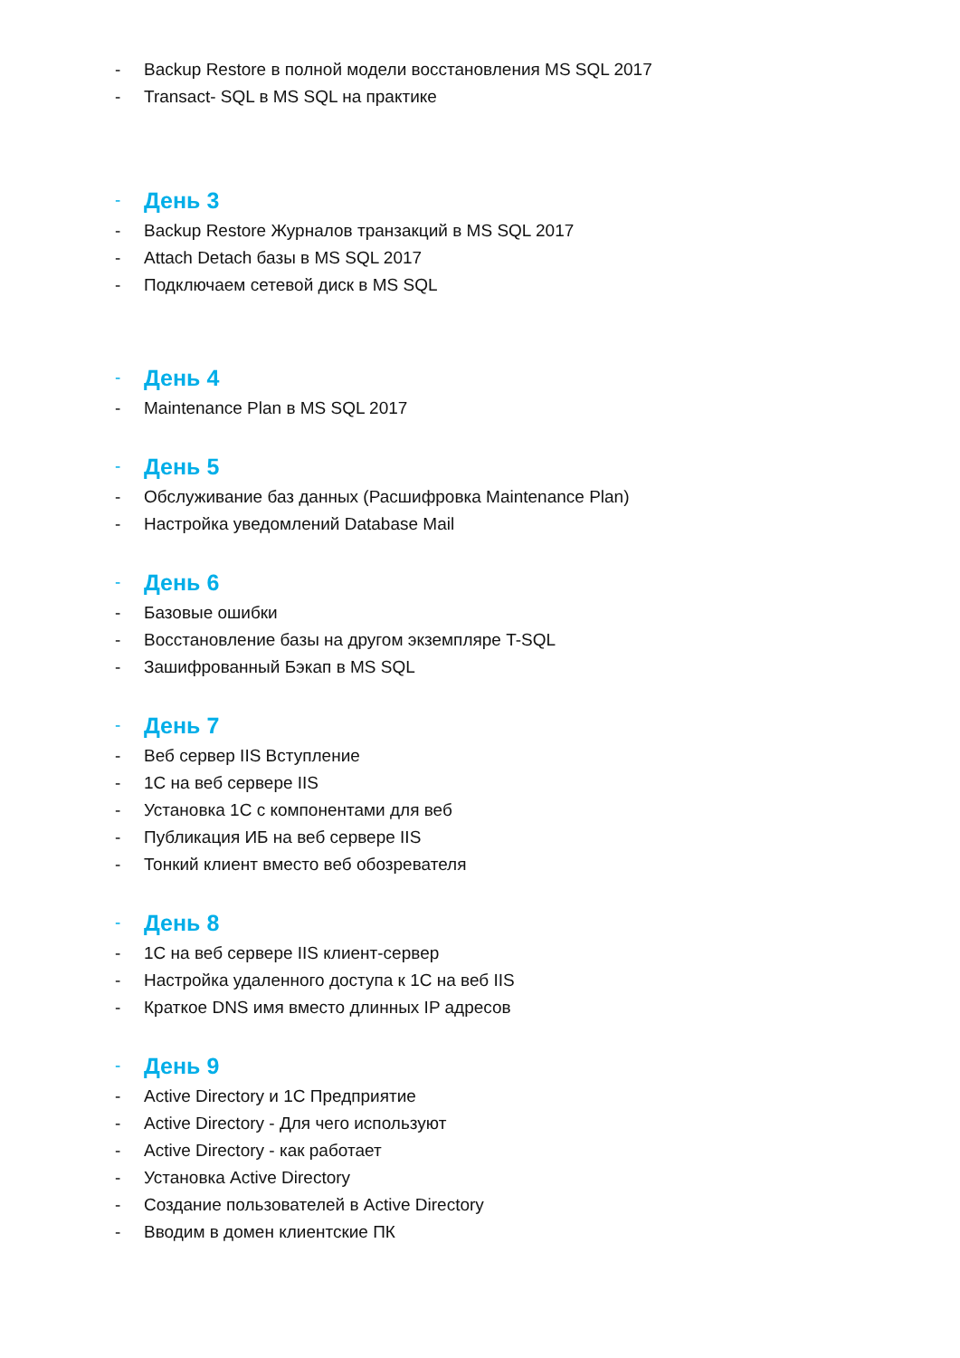- Backup Restore в полной модели восстановления MS SQL 2017
- Transact- SQL в MS SQL на практике
- День 3
- Backup Restore Журналов транзакций в MS SQL 2017
- Attach Detach базы в MS SQL 2017
- Подключаем сетевой диск в MS SQL
- День 4
- Maintenance Plan в MS SQL 2017
- День 5
- Обслуживание баз данных (Расшифровка Maintenance Plan)
- Настройка уведомлений Database Mail
- День 6
- Базовые ошибки
- Восстановление базы на другом экземпляре T-SQL
- Зашифрованный Бэкап в MS SQL
- День 7
- Веб сервер IIS Вступление
- 1С на веб сервере IIS
- Установка 1С с компонентами для веб
- Публикация ИБ на веб сервере IIS
- Тонкий клиент вместо веб обозревателя
- День 8
- 1С на веб сервере IIS клиент-сервер
- Настройка удаленного доступа к 1С на веб IIS
- Краткое DNS имя вместо длинных IP адресов
- День 9
- Active Directory и 1С Предприятие
- Active Directory - Для чего используют
- Active Directory - как работает
- Установка Active Directory
- Создание пользователей в Active Directory
- Вводим в домен клиентские ПК